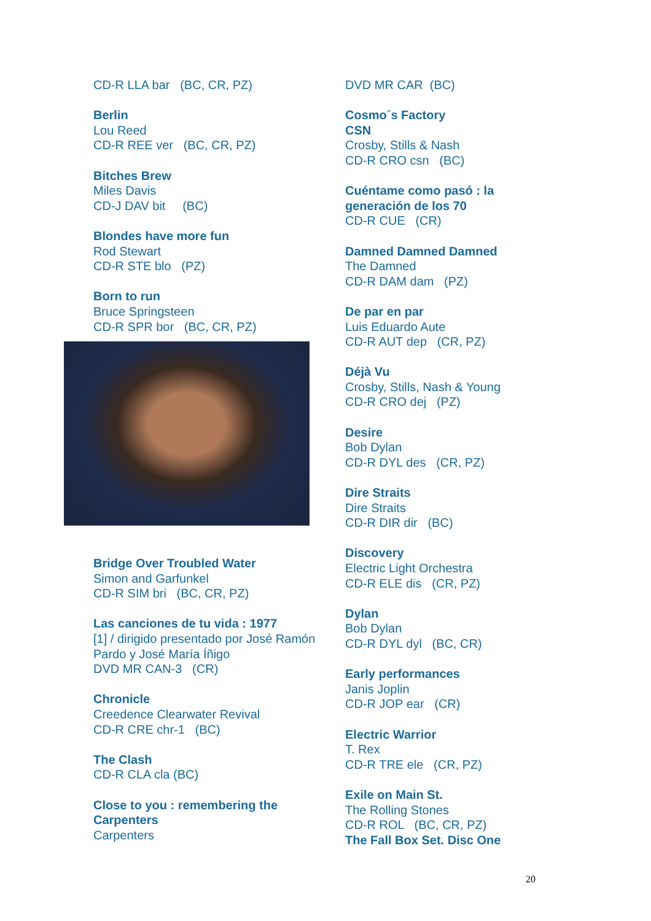CD-R LLA bar (BC, CR, PZ)
Berlin
Lou Reed
CD-R REE ver (BC, CR, PZ)
Bitches Brew
Miles Davis
CD-J DAV bit (BC)
Blondes have more fun
Rod Stewart
CD-R STE blo (PZ)
Born to run
Bruce Springsteen
CD-R SPR bor (BC, CR, PZ)
Bridge Over Troubled Water
Simon and Garfunkel
CD-R SIM bri (BC, CR, PZ)
Las canciones de tu vida : 1977
[1] / dirigido presentado por José Ramón Pardo y José María Íñigo
DVD MR CAN-3 (CR)
Chronicle
Creedence Clearwater Revival
CD-R CRE chr-1 (BC)
The Clash
CD-R CLA cla (BC)
Close to you : remembering the Carpenters
Carpenters
DVD MR CAR (BC)
Cosmo´s Factory
CSN
Crosby, Stills & Nash
CD-R CRO csn (BC)
Cuéntame como pasó : la generación de los 70
CD-R CUE (CR)
Damned Damned Damned
The Damned
CD-R DAM dam (PZ)
De par en par
Luis Eduardo Aute
CD-R AUT dep (CR, PZ)
Déjà Vu
Crosby, Stills, Nash & Young
CD-R CRO dej (PZ)
Desire
Bob Dylan
CD-R DYL des (CR, PZ)
Dire Straits
Dire Straits
CD-R DIR dir (BC)
Discovery
Electric Light Orchestra
CD-R ELE dis (CR, PZ)
Dylan
Bob Dylan
CD-R DYL dyl (BC, CR)
Early performances
Janis Joplin
CD-R JOP ear (CR)
Electric Warrior
T. Rex
CD-R TRE ele (CR, PZ)
Exile on Main St.
The Rolling Stones
CD-R ROL (BC, CR, PZ)
The Fall Box Set. Disc One
20